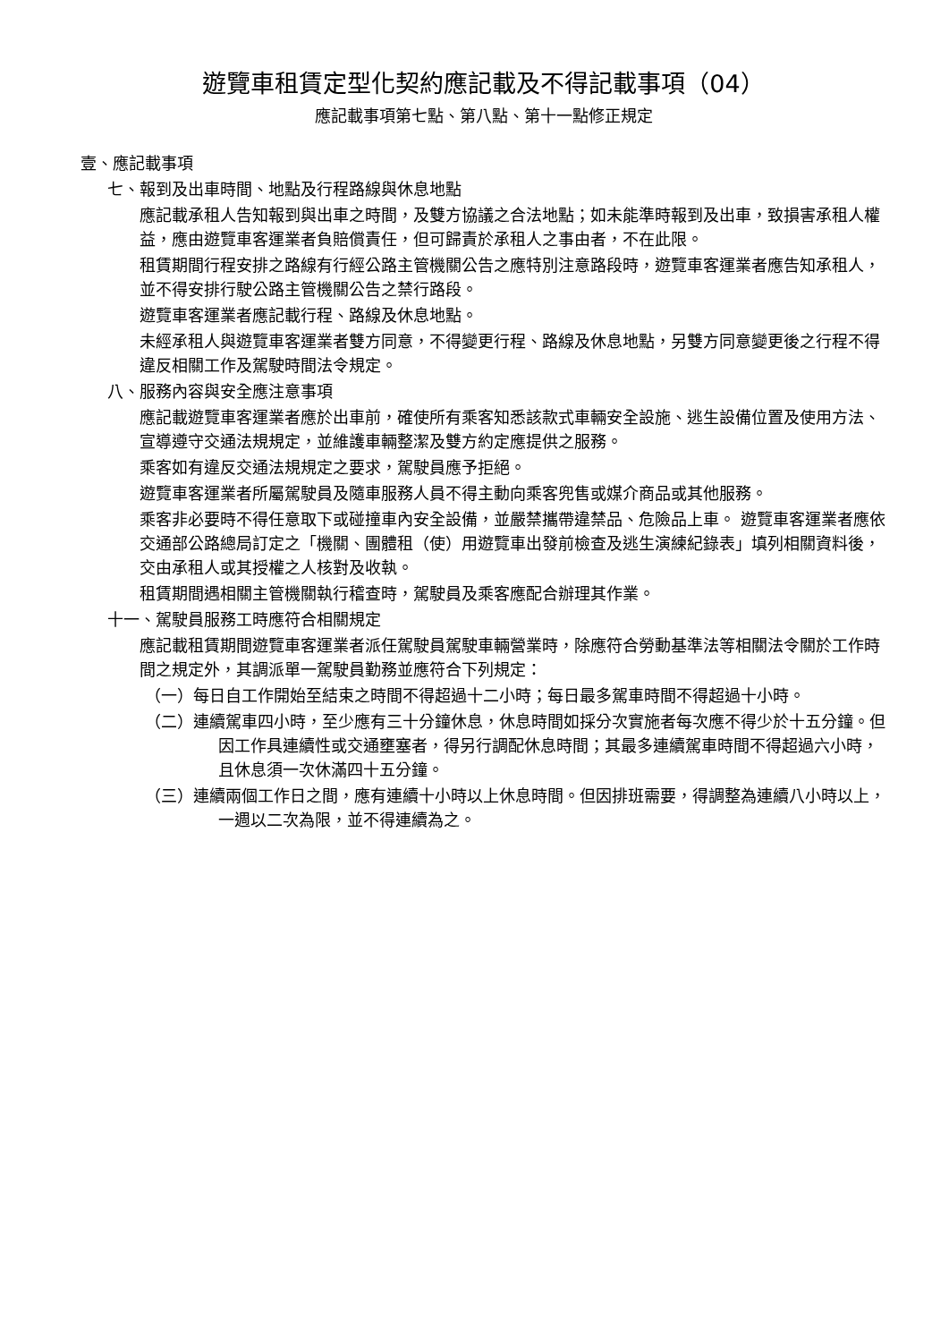遊覽車租賃定型化契約應記載及不得記載事項（04）
應記載事項第七點、第八點、第十一點修正規定
壹、應記載事項
七、報到及出車時間、地點及行程路線與休息地點
應記載承租人告知報到與出車之時間，及雙方協議之合法地點；如未能準時報到及出車，致損害承租人權益，應由遊覽車客運業者負賠償責任，但可歸責於承租人之事由者，不在此限。
租賃期間行程安排之路線有行經公路主管機關公告之應特別注意路段時，遊覽車客運業者應告知承租人，並不得安排行駛公路主管機關公告之禁行路段。
遊覽車客運業者應記載行程、路線及休息地點。
未經承租人與遊覽車客運業者雙方同意，不得變更行程、路線及休息地點，另雙方同意變更後之行程不得違反相關工作及駕駛時間法令規定。
八、服務內容與安全應注意事項
應記載遊覽車客運業者應於出車前，確使所有乘客知悉該款式車輛安全設施、逃生設備位置及使用方法、宣導遵守交通法規規定，並維護車輛整潔及雙方約定應提供之服務。
乘客如有違反交通法規規定之要求，駕駛員應予拒絕。
遊覽車客運業者所屬駕駛員及隨車服務人員不得主動向乘客兜售或媒介商品或其他服務。
乘客非必要時不得任意取下或碰撞車內安全設備，並嚴禁攜帶違禁品、危險品上車。 遊覽車客運業者應依交通部公路總局訂定之「機關、團體租（使）用遊覽車出發前檢查及逃生演練紀錄表」填列相關資料後，交由承租人或其授權之人核對及收執。
租賃期間遇相關主管機關執行稽查時，駕駛員及乘客應配合辦理其作業。
十一、駕駛員服務工時應符合相關規定
應記載租賃期間遊覽車客運業者派任駕駛員駕駛車輛營業時，除應符合勞動基準法等相關法令關於工作時間之規定外，其調派單一駕駛員勤務並應符合下列規定：
（一）每日自工作開始至結束之時間不得超過十二小時；每日最多駕車時間不得超過十小時。
（二）連續駕車四小時，至少應有三十分鐘休息，休息時間如採分次實施者每次應不得少於十五分鐘。但因工作具連續性或交通壅塞者，得另行調配休息時間；其最多連續駕車時間不得超過六小時，且休息須一次休滿四十五分鐘。
（三）連續兩個工作日之間，應有連續十小時以上休息時間。但因排班需要，得調整為連續八小時以上，一週以二次為限，並不得連續為之。